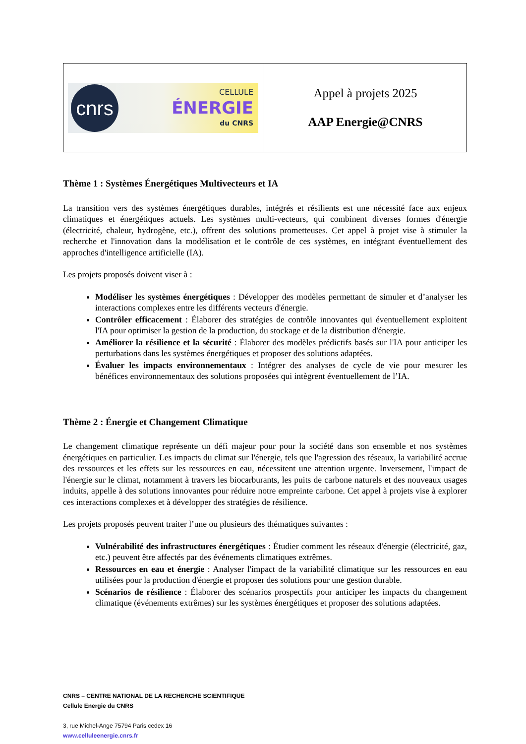| cnrs CELLULE ÉNERGIE du CNRS | Appel à projets 2025 AAP Energie@CNRS |
Thème 1 : Systèmes Énergétiques Multivecteurs et IA
La transition vers des systèmes énergétiques durables, intégrés et résilients est une nécessité face aux enjeux climatiques et énergétiques actuels. Les systèmes multi-vecteurs, qui combinent diverses formes d'énergie (électricité, chaleur, hydrogène, etc.), offrent des solutions prometteuses. Cet appel à projet vise à stimuler la recherche et l'innovation dans la modélisation et le contrôle de ces systèmes, en intégrant éventuellement des approches d'intelligence artificielle (IA).
Les projets proposés doivent viser à :
Modéliser les systèmes énergétiques : Développer des modèles permettant de simuler et d’analyser les interactions complexes entre les différents vecteurs d'énergie.
Contrôler efficacement : Élaborer des stratégies de contrôle innovantes qui éventuellement exploitent l'IA pour optimiser la gestion de la production, du stockage et de la distribution d'énergie.
Améliorer la résilience et la sécurité : Élaborer des modèles prédictifs basés sur l'IA pour anticiper les perturbations dans les systèmes énergétiques et proposer des solutions adaptées.
Évaluer les impacts environnementaux : Intégrer des analyses de cycle de vie pour mesurer les bénéfices environnementaux des solutions proposées qui intègrent éventuellement de l’IA.
Thème 2 : Énergie et Changement Climatique
Le changement climatique représente un défi majeur pour pour la société dans son ensemble et nos systèmes énergétiques en particulier. Les impacts du climat sur l'énergie, tels que l'agression des réseaux, la variabilité accrue des ressources et les effets sur les ressources en eau, nécessitent une attention urgente. Inversement, l'impact de l'énergie sur le climat, notamment à travers les biocarburants, les puits de carbone naturels et des nouveaux usages induits, appelle à des solutions innovantes pour réduire notre empreinte carbone. Cet appel à projets vise à explorer ces interactions complexes et à développer des stratégies de résilience.
Les projets proposés peuvent traiter l’une ou plusieurs des thématiques suivantes :
Vulnérabilité des infrastructures énergétiques : Étudier comment les réseaux d'énergie (électricité, gaz, etc.) peuvent être affectés par des événements climatiques extrêmes.
Ressources en eau et énergie : Analyser l'impact de la variabilité climatique sur les ressources en eau utilisées pour la production d'énergie et proposer des solutions pour une gestion durable.
Scénarios de résilience : Élaborer des scénarios prospectifs pour anticiper les impacts du changement climatique (événements extrêmes) sur les systèmes énergétiques et proposer des solutions adaptées.
CNRS – CENTRE NATIONAL DE LA RECHERCHE SCIENTIFIQUE
Cellule Energie du CNRS
3, rue Michel-Ange 75794 Paris cedex 16
www.celluleenergie.cnrs.fr